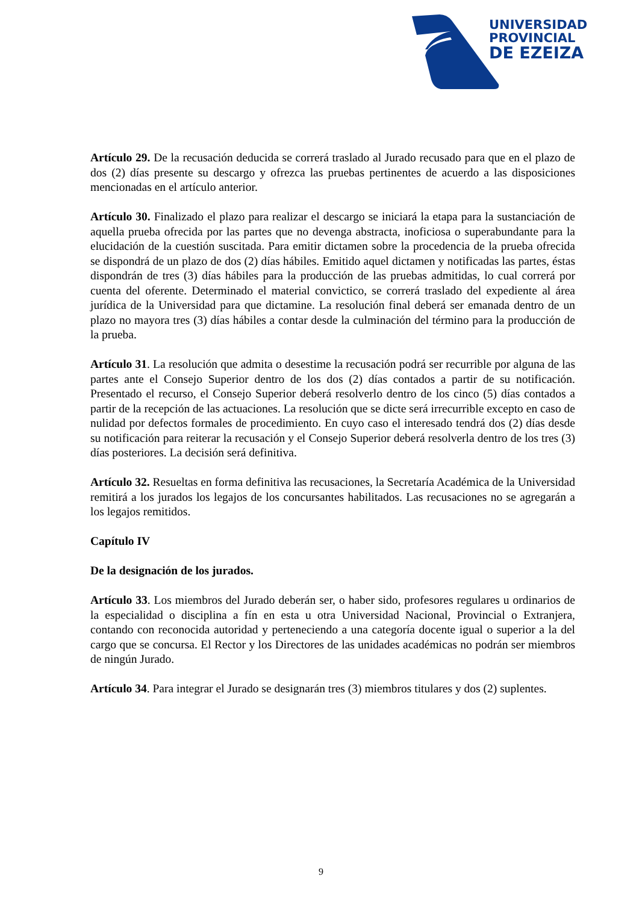UNIVERSIDAD
PROVINCIAL
DE EZEIZA
Artículo 29. De la recusación deducida se correrá traslado al Jurado recusado para que en el plazo de dos (2) días presente su descargo y ofrezca las pruebas pertinentes de acuerdo a las disposiciones mencionadas en el artículo anterior.
Artículo 30. Finalizado el plazo para realizar el descargo se iniciará la etapa para la sustanciación de aquella prueba ofrecida por las partes que no devenga abstracta, inoficiosa o superabundante para la elucidación de la cuestión suscitada. Para emitir dictamen sobre la procedencia de la prueba ofrecida se dispondrá de un plazo de dos (2) días hábiles. Emitido aquel dictamen y notificadas las partes, éstas dispondrán de tres (3) días hábiles para la producción de las pruebas admitidas, lo cual correrá por cuenta del oferente. Determinado el material convictico, se correrá traslado del expediente al área jurídica de la Universidad para que dictamine. La resolución final deberá ser emanada dentro de un plazo no mayora tres (3) días hábiles a contar desde la culminación del término para la producción de la prueba.
Artículo 31. La resolución que admita o desestime la recusación podrá ser recurrible por alguna de las partes ante el Consejo Superior dentro de los dos (2) días contados a partir de su notificación. Presentado el recurso, el Consejo Superior deberá resolverlo dentro de los cinco (5) días contados a partir de la recepción de las actuaciones. La resolución que se dicte será irrecurrible excepto en caso de nulidad por defectos formales de procedimiento. En cuyo caso el interesado tendrá dos (2) días desde su notificación para reiterar la recusación y el Consejo Superior deberá resolverla dentro de los tres (3) días posteriores. La decisión será definitiva.
Artículo 32. Resueltas en forma definitiva las recusaciones, la Secretaría Académica de la Universidad remitirá a los jurados los legajos de los concursantes habilitados. Las recusaciones no se agregarán a los legajos remitidos.
Capítulo IV
De la designación de los jurados.
Artículo 33. Los miembros del Jurado deberán ser, o haber sido, profesores regulares u ordinarios de la especialidad o disciplina a fín en esta u otra Universidad Nacional, Provincial o Extranjera, contando con reconocida autoridad y perteneciendo a una categoría docente igual o superior a la del cargo que se concursa. El Rector y los Directores de las unidades académicas no podrán ser miembros de ningún Jurado.
Artículo 34. Para integrar el Jurado se designarán tres (3) miembros titulares y dos (2) suplentes.
9